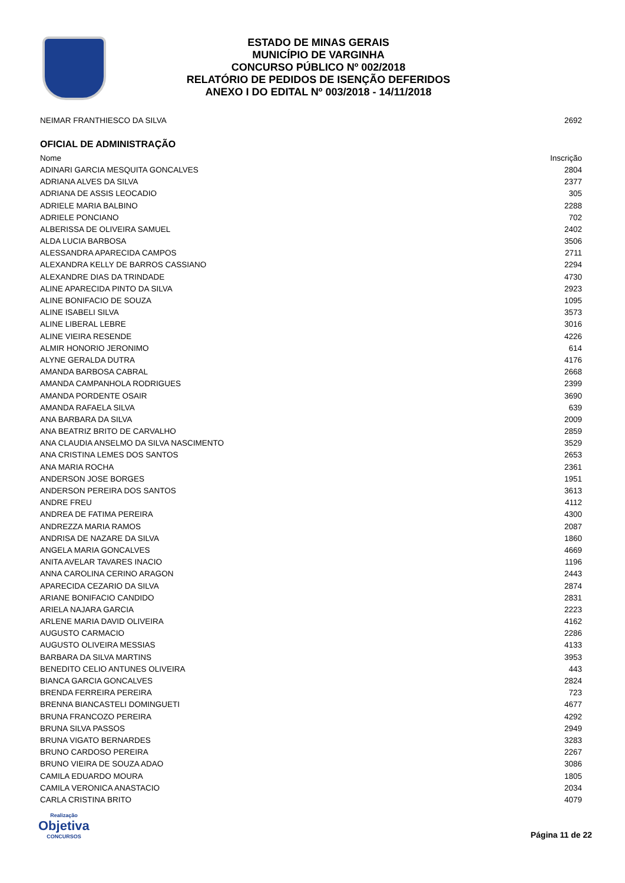ESTADO DE MINAS GERAIS
MUNICÍPIO DE VARGINHA
CONCURSO PÚBLICO Nº 002/2018
RELATÓRIO DE PEDIDOS DE ISENÇÃO DEFERIDOS
ANEXO I DO EDITAL Nº 003/2018 - 14/11/2018
| NEIMAR FRANTHIESCO DA SILVA | 2692 |
OFICIAL DE ADMINISTRAÇÃO
| Nome | Inscrição |
| --- | --- |
| ADINARI GARCIA MESQUITA GONCALVES | 2804 |
| ADRIANA ALVES DA SILVA | 2377 |
| ADRIANA DE ASSIS LEOCADIO | 305 |
| ADRIELE MARIA BALBINO | 2288 |
| ADRIELE PONCIANO | 702 |
| ALBERISSA DE OLIVEIRA SAMUEL | 2402 |
| ALDA LUCIA BARBOSA | 3506 |
| ALESSANDRA APARECIDA CAMPOS | 2711 |
| ALEXANDRA KELLY DE BARROS CASSIANO | 2294 |
| ALEXANDRE DIAS DA TRINDADE | 4730 |
| ALINE APARECIDA PINTO DA SILVA | 2923 |
| ALINE BONIFACIO DE SOUZA | 1095 |
| ALINE ISABELI SILVA | 3573 |
| ALINE LIBERAL LEBRE | 3016 |
| ALINE VIEIRA RESENDE | 4226 |
| ALMIR HONORIO JERONIMO | 614 |
| ALYNE GERALDA DUTRA | 4176 |
| AMANDA BARBOSA CABRAL | 2668 |
| AMANDA CAMPANHOLA RODRIGUES | 2399 |
| AMANDA PORDENTE OSAIR | 3690 |
| AMANDA RAFAELA SILVA | 639 |
| ANA BARBARA DA SILVA | 2009 |
| ANA BEATRIZ BRITO DE CARVALHO | 2859 |
| ANA CLAUDIA ANSELMO DA SILVA NASCIMENTO | 3529 |
| ANA CRISTINA LEMES DOS SANTOS | 2653 |
| ANA MARIA ROCHA | 2361 |
| ANDERSON JOSE BORGES | 1951 |
| ANDERSON PEREIRA DOS SANTOS | 3613 |
| ANDRE FREU | 4112 |
| ANDREA DE FATIMA PEREIRA | 4300 |
| ANDREZZA MARIA RAMOS | 2087 |
| ANDRISA DE NAZARE DA SILVA | 1860 |
| ANGELA MARIA GONCALVES | 4669 |
| ANITA AVELAR TAVARES INACIO | 1196 |
| ANNA CAROLINA CERINO ARAGON | 2443 |
| APARECIDA CEZARIO DA SILVA | 2874 |
| ARIANE BONIFACIO CANDIDO | 2831 |
| ARIELA NAJARA GARCIA | 2223 |
| ARLENE MARIA DAVID OLIVEIRA | 4162 |
| AUGUSTO CARMACIO | 2286 |
| AUGUSTO OLIVEIRA MESSIAS | 4133 |
| BARBARA DA SILVA MARTINS | 3953 |
| BENEDITO CELIO ANTUNES OLIVEIRA | 443 |
| BIANCA GARCIA GONCALVES | 2824 |
| BRENDA FERREIRA PEREIRA | 723 |
| BRENNA BIANCASTELI DOMINGUETI | 4677 |
| BRUNA FRANCOZO PEREIRA | 4292 |
| BRUNA SILVA PASSOS | 2949 |
| BRUNA VIGATO BERNARDES | 3283 |
| BRUNO CARDOSO PEREIRA | 2267 |
| BRUNO VIEIRA DE SOUZA ADAO | 3086 |
| CAMILA EDUARDO MOURA | 1805 |
| CAMILA VERONICA ANASTACIO | 2034 |
| CARLA CRISTINA BRITO | 4079 |
Realização
Objetiva
CONCURSOS
Página 11 de 22